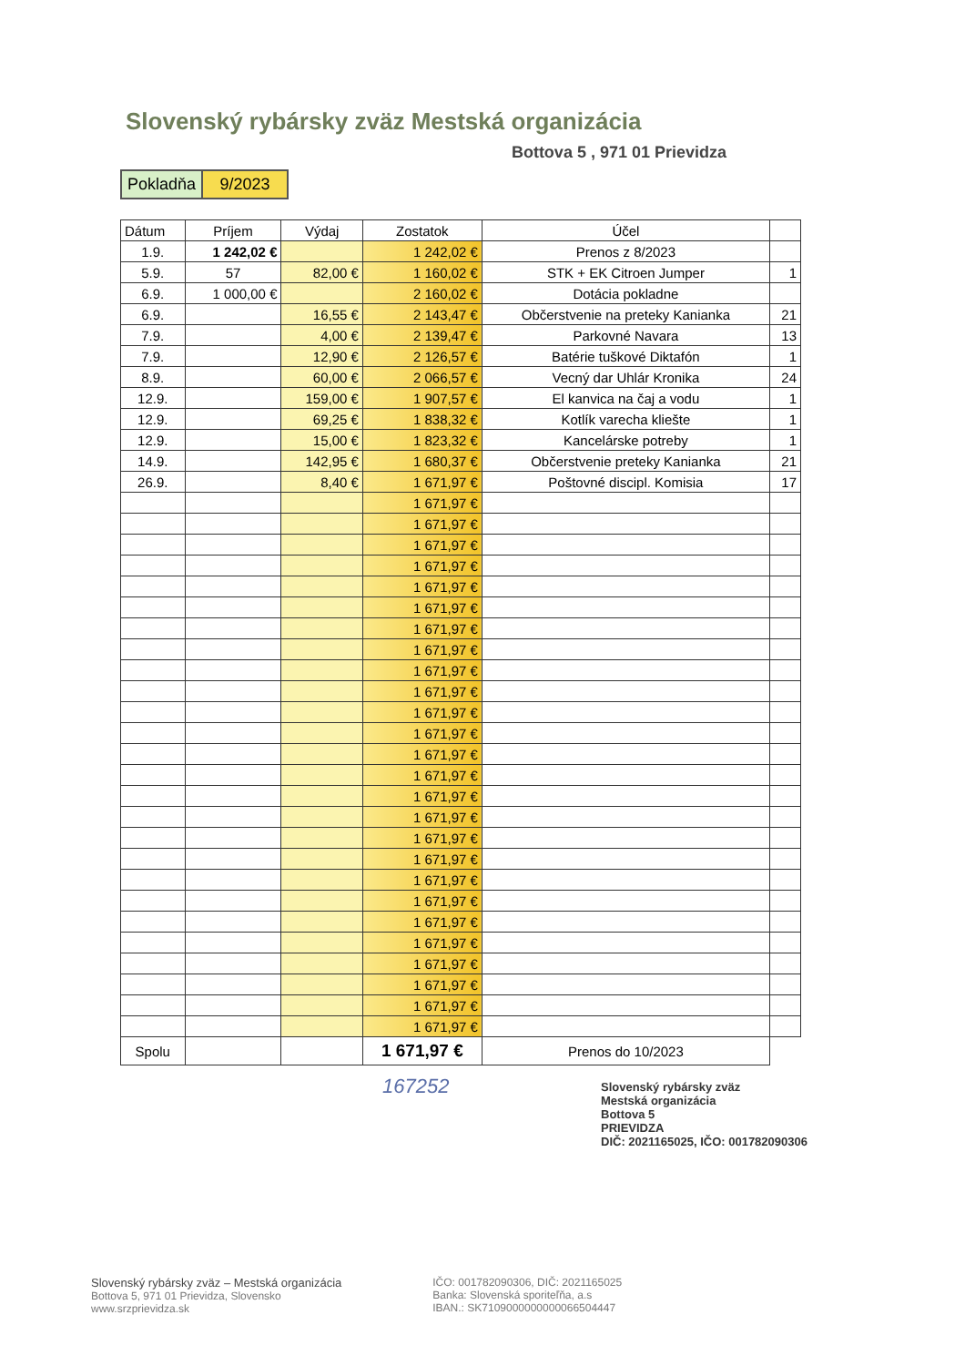Slovenský rybársky zväz Mestská organizácia
Bottova 5 , 971 01 Prievidza
| Pokladňa | 9/2023 |
| Dátum | Príjem | Výdaj | Zostatok | Účel | |
| --- | --- | --- | --- | --- | --- |
| 1.9. | 1 242,02 € | | 1 242,02 € | Prenos z 8/2023 | |
| 5.9. | 57 | 82,00 € | 1 160,02 € | STK + EK Citroen Jumper | 1 |
| 6.9. | 1 000,00 € | | 2 160,02 € | Dotácia pokladne | |
| 6.9. | | 16,55 € | 2 143,47 € | Občerstvenie na preteky Kanianka | 21 |
| 7.9. | | 4,00 € | 2 139,47 € | Parkovné Navara | 13 |
| 7.9. | | 12,90 € | 2 126,57 € | Batérie tuškové Diktafón | 1 |
| 8.9. | | 60,00 € | 2 066,57 € | Vecný dar Uhlár Kronika | 24 |
| 12.9. | | 159,00 € | 1 907,57 € | El kanvica na čaj a vodu | 1 |
| 12.9. | | 69,25 € | 1 838,32 € | Kotlík varecha kliešte | 1 |
| 12.9. | | 15,00 € | 1 823,32 € | Kancelárske potreby | 1 |
| 14.9. | | 142,95 € | 1 680,37 € | Občerstvenie preteky Kanianka | 21 |
| 26.9. | | 8,40 € | 1 671,97 € | Poštovné discipl. Komisia | 17 |
| | | | 1 671,97 € | | |
| | | | 1 671,97 € | | |
| | | | 1 671,97 € | | |
| | | | 1 671,97 € | | |
| | | | 1 671,97 € | | |
| | | | 1 671,97 € | | |
| | | | 1 671,97 € | | |
| | | | 1 671,97 € | | |
| | | | 1 671,97 € | | |
| | | | 1 671,97 € | | |
| | | | 1 671,97 € | | |
| | | | 1 671,97 € | | |
| | | | 1 671,97 € | | |
| | | | 1 671,97 € | | |
| | | | 1 671,97 € | | |
| | | | 1 671,97 € | | |
| | | | 1 671,97 € | | |
| | | | 1 671,97 € | | |
| | | | 1 671,97 € | | |
| | | | 1 671,97 € | | |
| | | | 1 671,97 € | | |
| | | | 1 671,97 € | | |
| | | | 1 671,97 € | | |
| | | | 1 671,97 € | | |
| | | | 1 671,97 € | | |
| | | | 1 671,97 € | | |
| Spolu | | | 1 671,97 € | Prenos do 10/2023 | |
167252
Slovenský rybársky zväz
Mestská organizácia
Bottova 5
PRIEVIDZA
DIČ: 2021165025, IČO: 001782090306
Slovenský rybársky zväz – Mestská organizácia
Bottova 5, 971 01 Prievidza, Slovensko
www.srzprievidza.sk
IČO: 001782090306, DIČ: 2021165025
Banka: Slovenská sporiteľňa, a.s
IBAN.: SK7109000000000066504447